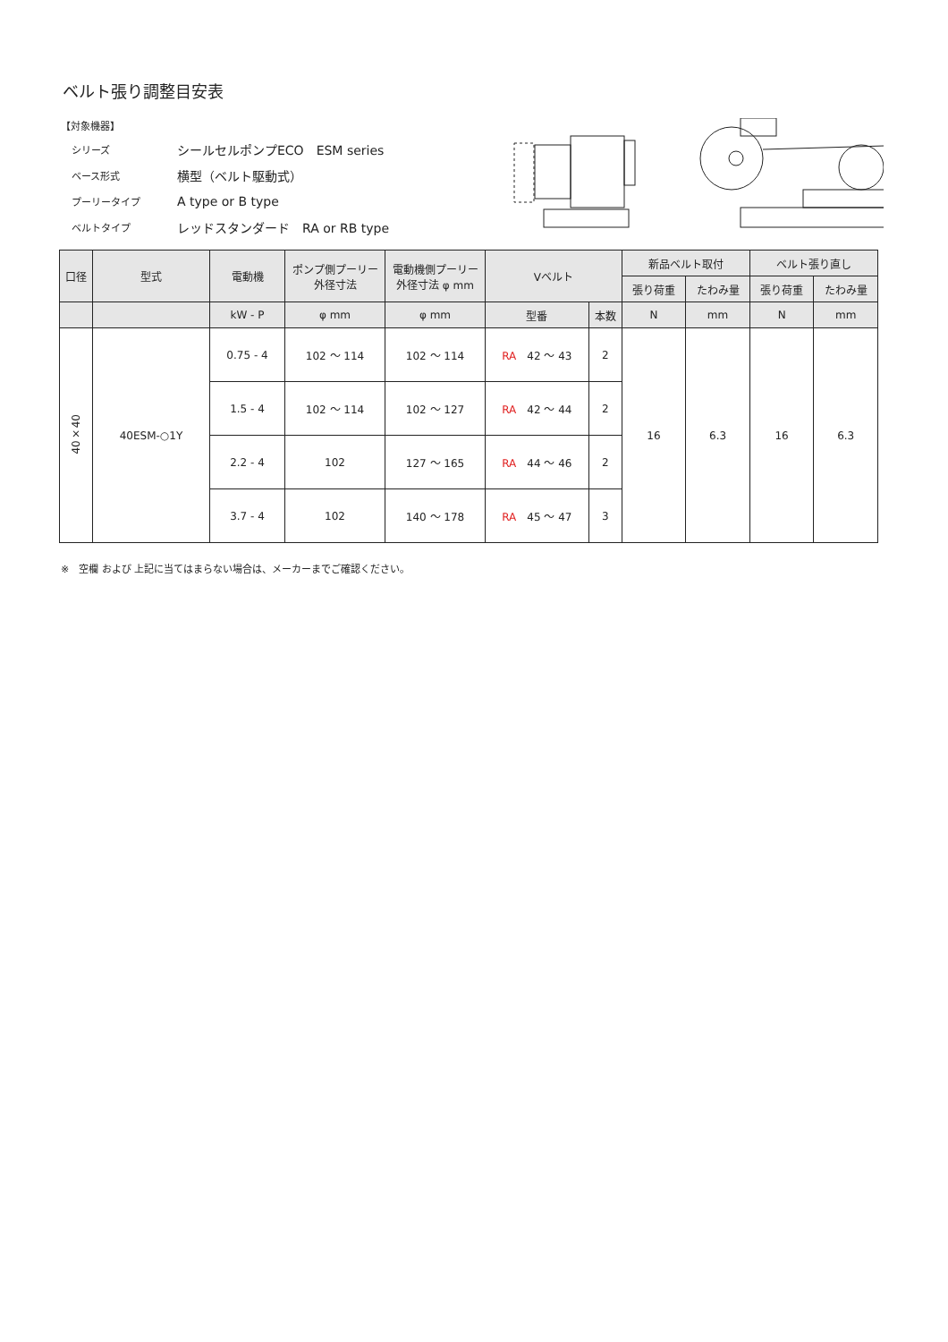ベルト張り調整目安表
【対象機器】
シリーズ シールセルポンプECO　ESM series
ベース形式 横型（ベルト駆動式）
プーリータイプ A type or B type
ベルトタイプ レッドスタンダード　RA or RB type
| 口径 | 型式 | 電動機 | ポンプ側プーリー 外径寸法 | 電動機側プーリー 外径寸法 φ mm | Vベルト | | 新品ベルト取付 | | ベルト張り直し | |
| --- | --- | --- | --- | --- | --- | --- | --- | --- | --- | --- |
| | | | | | | | 張り荷重 | たわみ量 | 張り荷重 | たわみ量 |
| | | kW - P | φ mm | φ mm | 型番 | 本数 | N | mm | N | mm |
| 40×40 | 40ESM-○1Y | 0.75 - 4 | 102 〜 114 | 102 〜 114 | RA 42 〜 43 | 2 | 16 | 6.3 | 16 | 6.3 |
| | | 1.5 - 4 | 102 〜 114 | 102 〜 127 | RA 42 〜 44 | 2 | | | | |
| | | 2.2 - 4 | 102 | 127 〜 165 | RA 44 〜 46 | 2 | | | | |
| | | 3.7 - 4 | 102 | 140 〜 178 | RA 45 〜 47 | 3 | | | | |
※　空欄 および 上記に当てはまらない場合は、メーカーまでご確認ください。